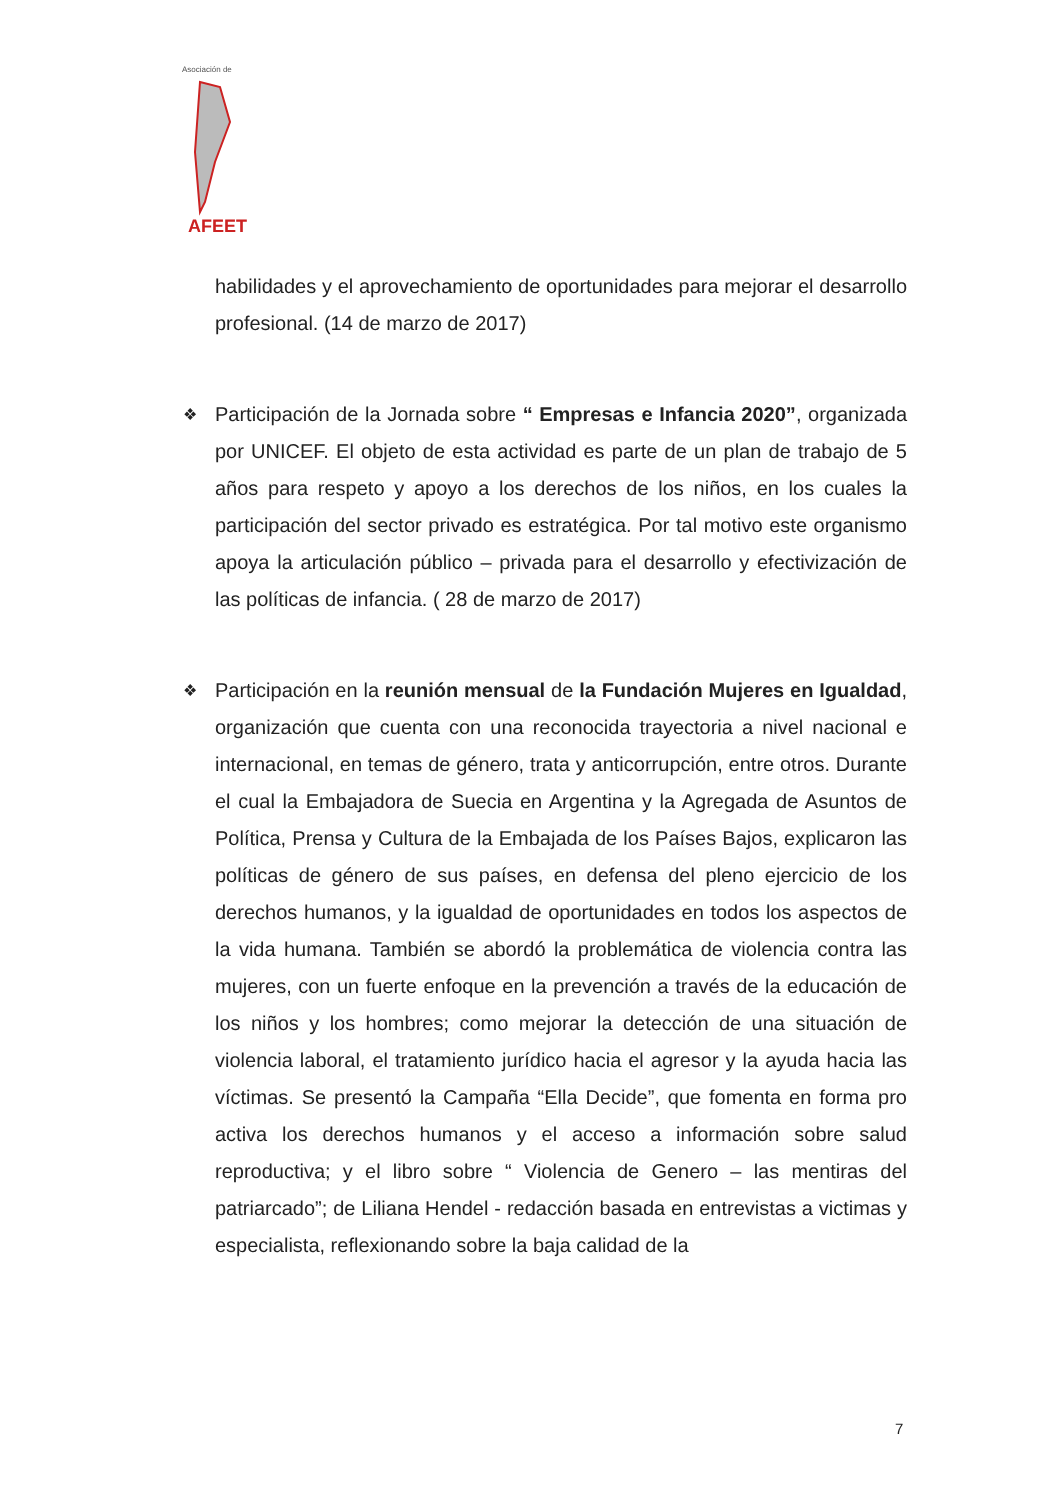AFEET
Asociación de
habilidades y el aprovechamiento de oportunidades para mejorar el desarrollo profesional. (14 de marzo de 2017)
❖
Participación de la Jornada sobre “ Empresas e Infancia 2020”, organizada por UNICEF. El objeto de esta actividad es parte de un plan de trabajo de 5 años para respeto y apoyo a los derechos de los niños, en los cuales la participación del sector privado es estratégica. Por tal motivo este organismo apoya la articulación público – privada para el desarrollo y efectivización de las políticas de infancia. ( 28 de marzo de 2017)
❖
Participación en la reunión mensual de la Fundación Mujeres en Igualdad, organización que cuenta con una reconocida trayectoria a nivel nacional e internacional, en temas de género, trata y anticorrupción, entre otros. Durante el cual la Embajadora de Suecia en Argentina y la Agregada de Asuntos de Política, Prensa y Cultura de la Embajada de los Países Bajos, explicaron las políticas de género de sus países, en defensa del pleno ejercicio de los derechos humanos, y la igualdad de oportunidades en todos los aspectos de la vida humana. También se abordó la problemática de violencia contra las mujeres, con un fuerte enfoque en la prevención a través de la educación de los niños y los hombres; como mejorar la detección de una situación de violencia laboral, el tratamiento jurídico hacia el agresor y la ayuda hacia las víctimas. Se presentó la Campaña “Ella Decide”, que fomenta en forma pro activa los derechos humanos y el acceso a información sobre salud reproductiva; y el libro sobre “ Violencia de Genero – las mentiras del patriarcado”; de Liliana Hendel - redacción basada en entrevistas a victimas y especialista, reflexionando sobre la baja calidad de la
7